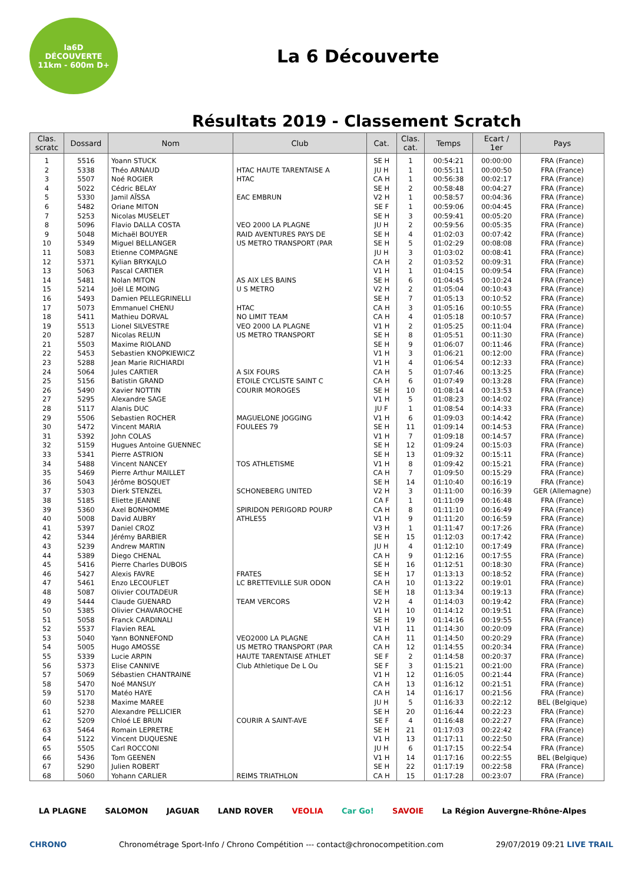la6D
DÉCOUVERTE
11km - 600m D+
La 6 Découverte
Résultats 2019 - Classement Scratch
| Clas. scratc | Dossard | Nom | Club | Cat. | Clas. cat. | Temps | Ecart / 1er | Pays |
| --- | --- | --- | --- | --- | --- | --- | --- | --- |
| 1 | 5516 | Yoann STUCK | | SE H | 1 | 00:54:21 | 00:00:00 | FRA (France) |
| 2 | 5338 | Théo ARNAUD | HTAC HAUTE TARENTAISE A | JU H | 1 | 00:55:11 | 00:00:50 | FRA (France) |
| 3 | 5507 | Noé ROGIER | HTAC | CA H | 1 | 00:56:38 | 00:02:17 | FRA (France) |
| 4 | 5022 | Cédric BELAY | | SE H | 2 | 00:58:48 | 00:04:27 | FRA (France) |
| 5 | 5330 | Jamil AÏSSA | EAC EMBRUN | V2 H | 1 | 00:58:57 | 00:04:36 | FRA (France) |
| 6 | 5482 | Oriane MITON | | SE F | 1 | 00:59:06 | 00:04:45 | FRA (France) |
| 7 | 5253 | Nicolas MUSELET | | SE H | 3 | 00:59:41 | 00:05:20 | FRA (France) |
| 8 | 5096 | Flavio DALLA COSTA | VEO 2000 LA PLAGNE | JU H | 2 | 00:59:56 | 00:05:35 | FRA (France) |
| 9 | 5048 | Michaël BOUYER | RAID AVENTURES PAYS DE | SE H | 4 | 01:02:03 | 00:07:42 | FRA (France) |
| 10 | 5349 | Miguel BELLANGER | US METRO TRANSPORT (PAR | SE H | 5 | 01:02:29 | 00:08:08 | FRA (France) |
| 11 | 5083 | Etienne COMPAGNE | | JU H | 3 | 01:03:02 | 00:08:41 | FRA (France) |
| 12 | 5371 | Kylian BRYKAJLO | | CA H | 2 | 01:03:52 | 00:09:31 | FRA (France) |
| 13 | 5063 | Pascal CARTIER | | V1 H | 1 | 01:04:15 | 00:09:54 | FRA (France) |
| 14 | 5481 | Nolan MITON | AS AIX LES BAINS | SE H | 6 | 01:04:45 | 00:10:24 | FRA (France) |
| 15 | 5214 | Joël LE MOING | U S METRO | V2 H | 2 | 01:05:04 | 00:10:43 | FRA (France) |
| 16 | 5493 | Damien PELLEGRINELLI | | SE H | 7 | 01:05:13 | 00:10:52 | FRA (France) |
| 17 | 5073 | Emmanuel CHENU | HTAC | CA H | 3 | 01:05:16 | 00:10:55 | FRA (France) |
| 18 | 5411 | Mathieu DORVAL | NO LIMIT TEAM | CA H | 4 | 01:05:18 | 00:10:57 | FRA (France) |
| 19 | 5513 | Lionel SILVESTRE | VEO 2000 LA PLAGNE | V1 H | 2 | 01:05:25 | 00:11:04 | FRA (France) |
| 20 | 5287 | Nicolas RELUN | US METRO TRANSPORT | SE H | 8 | 01:05:51 | 00:11:30 | FRA (France) |
| 21 | 5503 | Maxime RIOLAND | | SE H | 9 | 01:06:07 | 00:11:46 | FRA (France) |
| 22 | 5453 | Sebastien KNOPKIEWICZ | | V1 H | 3 | 01:06:21 | 00:12:00 | FRA (France) |
| 23 | 5288 | Jean Marie RICHIARDI | | V1 H | 4 | 01:06:54 | 00:12:33 | FRA (France) |
| 24 | 5064 | Jules CARTIER | A SIX FOURS | CA H | 5 | 01:07:46 | 00:13:25 | FRA (France) |
| 25 | 5156 | Batistin GRAND | ETOILE CYCLISTE SAINT C | CA H | 6 | 01:07:49 | 00:13:28 | FRA (France) |
| 26 | 5490 | Xavier NOTTIN | COURIR MOROGES | SE H | 10 | 01:08:14 | 00:13:53 | FRA (France) |
| 27 | 5295 | Alexandre SAGE | | V1 H | 5 | 01:08:23 | 00:14:02 | FRA (France) |
| 28 | 5117 | Alanis DUC | | JU F | 1 | 01:08:54 | 00:14:33 | FRA (France) |
| 29 | 5506 | Sebastien ROCHER | MAGUELONE JOGGING | V1 H | 6 | 01:09:03 | 00:14:42 | FRA (France) |
| 30 | 5472 | Vincent MARIA | FOULEES 79 | SE H | 11 | 01:09:14 | 00:14:53 | FRA (France) |
| 31 | 5392 | John COLAS | | V1 H | 7 | 01:09:18 | 00:14:57 | FRA (France) |
| 32 | 5159 | Hugues Antoine GUENNEC | | SE H | 12 | 01:09:24 | 00:15:03 | FRA (France) |
| 33 | 5341 | Pierre ASTRION | | SE H | 13 | 01:09:32 | 00:15:11 | FRA (France) |
| 34 | 5488 | Vincent NANCEY | TOS ATHLETISME | V1 H | 8 | 01:09:42 | 00:15:21 | FRA (France) |
| 35 | 5469 | Pierre Arthur MAILLET | | CA H | 7 | 01:09:50 | 00:15:29 | FRA (France) |
| 36 | 5043 | Jérôme BOSQUET | | SE H | 14 | 01:10:40 | 00:16:19 | FRA (France) |
| 37 | 5303 | Dierk STENZEL | SCHONEBERG UNITED | V2 H | 3 | 01:11:00 | 00:16:39 | GER (Allemagne) |
| 38 | 5185 | Eliette JEANNE | | CA F | 1 | 01:11:09 | 00:16:48 | FRA (France) |
| 39 | 5360 | Axel BONHOMME | SPIRIDON PERIGORD POURP | CA H | 8 | 01:11:10 | 00:16:49 | FRA (France) |
| 40 | 5008 | David AUBRY | ATHLE55 | V1 H | 9 | 01:11:20 | 00:16:59 | FRA (France) |
| 41 | 5397 | Daniel CROZ | | V3 H | 1 | 01:11:47 | 00:17:26 | FRA (France) |
| 42 | 5344 | Jérémy BARBIER | | SE H | 15 | 01:12:03 | 00:17:42 | FRA (France) |
| 43 | 5239 | Andrew MARTIN | | JU H | 4 | 01:12:10 | 00:17:49 | FRA (France) |
| 44 | 5389 | Diego CHENAL | | CA H | 9 | 01:12:16 | 00:17:55 | FRA (France) |
| 45 | 5416 | Pierre Charles DUBOIS | | SE H | 16 | 01:12:51 | 00:18:30 | FRA (France) |
| 46 | 5427 | Alexis FAVRE | FRATES | SE H | 17 | 01:13:13 | 00:18:52 | FRA (France) |
| 47 | 5461 | Enzo LECOUFLET | LC BRETTEVILLE SUR ODON | CA H | 10 | 01:13:22 | 00:19:01 | FRA (France) |
| 48 | 5087 | Olivier COUTADEUR | | SE H | 18 | 01:13:34 | 00:19:13 | FRA (France) |
| 49 | 5444 | Claude GUENARD | TEAM VERCORS | V2 H | 4 | 01:14:03 | 00:19:42 | FRA (France) |
| 50 | 5385 | Olivier CHAVAROCHE | | V1 H | 10 | 01:14:12 | 00:19:51 | FRA (France) |
| 51 | 5058 | Franck CARDINALI | | SE H | 19 | 01:14:16 | 00:19:55 | FRA (France) |
| 52 | 5537 | Flavien REAL | | V1 H | 11 | 01:14:30 | 00:20:09 | FRA (France) |
| 53 | 5040 | Yann BONNEFOND | VEO2000 LA PLAGNE | CA H | 11 | 01:14:50 | 00:20:29 | FRA (France) |
| 54 | 5005 | Hugo AMOSSE | US METRO TRANSPORT (PAR | CA H | 12 | 01:14:55 | 00:20:34 | FRA (France) |
| 55 | 5339 | Lucie ARPIN | HAUTE TARENTAISE ATHLET | SE F | 2 | 01:14:58 | 00:20:37 | FRA (France) |
| 56 | 5373 | Elise CANNIVE | Club Athletique De L Ou | SE F | 3 | 01:15:21 | 00:21:00 | FRA (France) |
| 57 | 5069 | Sébastien CHANTRAINE | | V1 H | 12 | 01:16:05 | 00:21:44 | FRA (France) |
| 58 | 5470 | Noé MANSUY | | CA H | 13 | 01:16:12 | 00:21:51 | FRA (France) |
| 59 | 5170 | Matéo HAYE | | CA H | 14 | 01:16:17 | 00:21:56 | FRA (France) |
| 60 | 5238 | Maxime MAREE | | JU H | 5 | 01:16:33 | 00:22:12 | BEL (Belgique) |
| 61 | 5270 | Alexandre PELLICIER | | SE H | 20 | 01:16:44 | 00:22:23 | FRA (France) |
| 62 | 5209 | Chloé LE BRUN | COURIR A SAINT-AVE | SE F | 4 | 01:16:48 | 00:22:27 | FRA (France) |
| 63 | 5464 | Romain LEPRETRE | | SE H | 21 | 01:17:03 | 00:22:42 | FRA (France) |
| 64 | 5122 | Vincent DUQUESNE | | V1 H | 13 | 01:17:11 | 00:22:50 | FRA (France) |
| 65 | 5505 | Carl ROCCONI | | JU H | 6 | 01:17:15 | 00:22:54 | FRA (France) |
| 66 | 5436 | Tom GEENEN | | V1 H | 14 | 01:17:16 | 00:22:55 | BEL (Belgique) |
| 67 | 5290 | Julien ROBERT | | SE H | 22 | 01:17:19 | 00:22:58 | FRA (France) |
| 68 | 5060 | Yohann CARLIER | REIMS TRIATHLON | CA H | 15 | 01:17:28 | 00:23:07 | FRA (France) |
LA PLAGNE SALOMON JAGUAR LAND ROVER VEOLIA Car Go! SAVOIE La Région Auvergne-Rhône-Alpes
CHRONO Chronométrage Sport-Info / Chrono Compétition --- contact@chronocompetition.com 29/07/2019 09:21 LIVE TRAIL